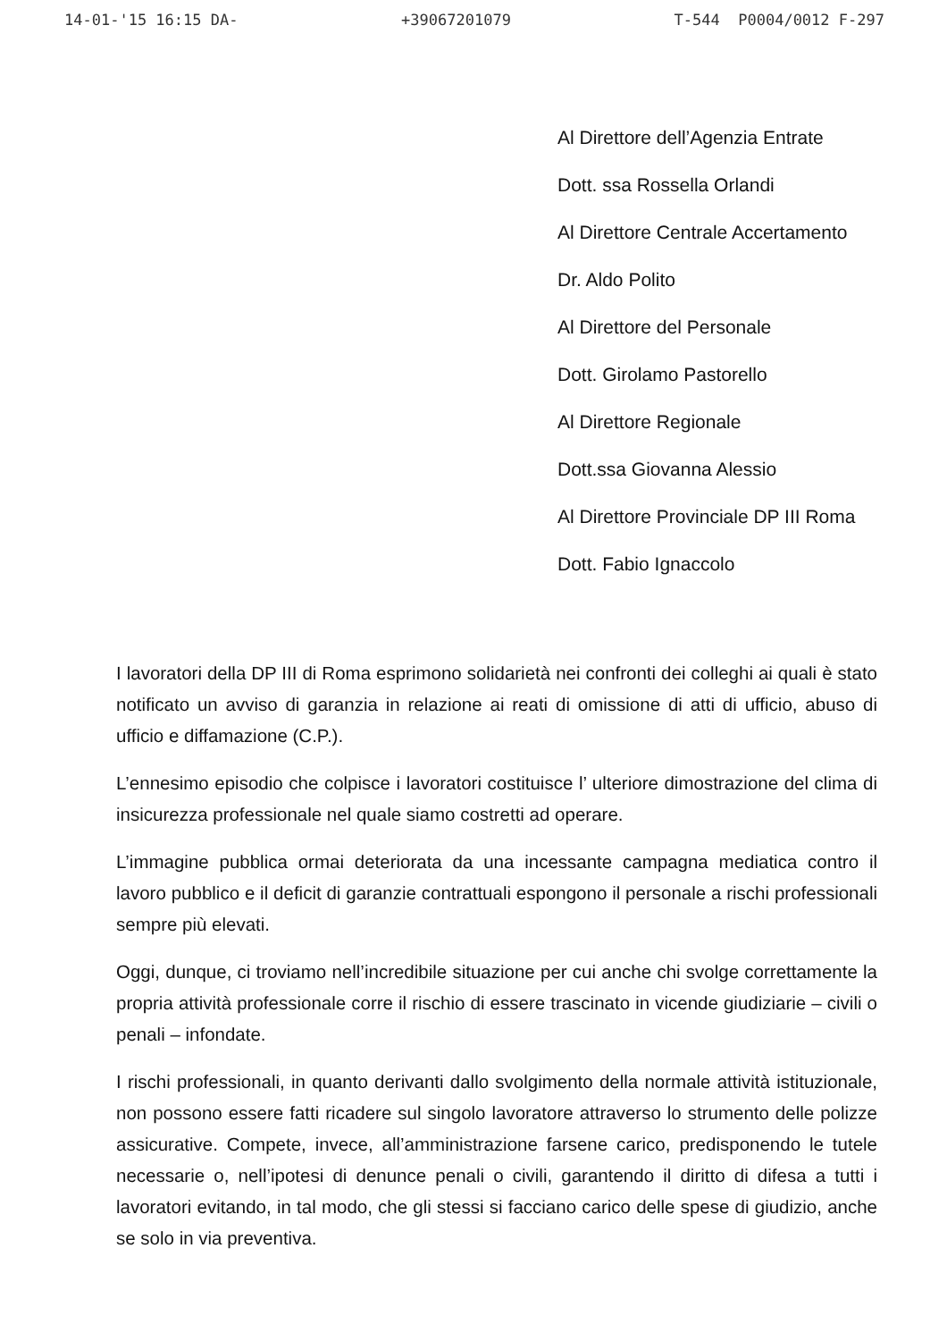14-01-'15 16:15 DA- +39067201079 T-544 P0004/0012 F-297
Al Direttore dell’Agenzia Entrate
Dott. ssa Rossella Orlandi
Al Direttore Centrale Accertamento
Dr. Aldo Polito
Al Direttore del Personale
Dott. Girolamo Pastorello
Al Direttore Regionale
Dott.ssa Giovanna Alessio
Al Direttore Provinciale DP III Roma
Dott. Fabio Ignaccolo
I lavoratori della DP III di Roma esprimono solidarietà nei confronti dei colleghi ai quali è stato notificato un avviso di garanzia in relazione ai reati di omissione di atti di ufficio, abuso di ufficio e diffamazione (C.P.).
L’ennesimo episodio che colpisce i lavoratori costituisce l’ ulteriore dimostrazione del clima di insicurezza professionale nel quale siamo costretti ad operare.
L’immagine pubblica ormai deteriorata da una incessante campagna mediatica contro il lavoro pubblico e il deficit di garanzie contrattuali espongono il personale a rischi professionali sempre più elevati.
Oggi, dunque, ci troviamo nell’incredibile situazione per cui anche chi svolge correttamente la propria attività professionale corre il rischio di essere trascinato in vicende giudiziarie – civili o penali – infondate.
I rischi professionali, in quanto derivanti dallo svolgimento della normale attività istituzionale, non possono essere fatti ricadere sul singolo lavoratore attraverso lo strumento delle polizze assicurative. Compete, invece, all’amministrazione farsene carico, predisponendo le tutele necessarie o, nell’ipotesi di denunce penali o civili, garantendo il diritto di difesa a tutti i lavoratori evitando, in tal modo, che gli stessi si facciano carico delle spese di giudizio, anche se solo in via preventiva.